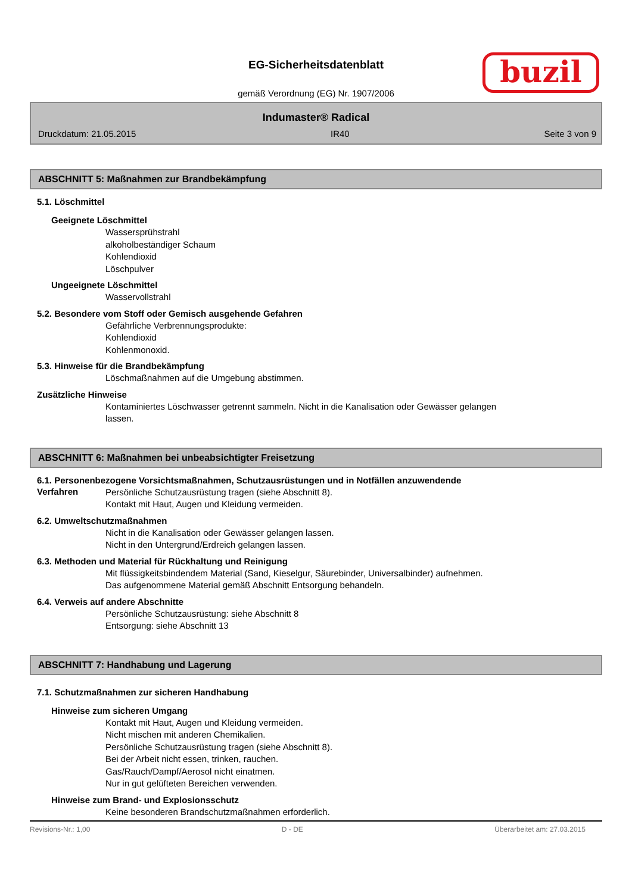EG-Sicherheitsdatenblatt
gemäß Verordnung (EG) Nr. 1907/2006
buzil
Indumaster® Radical
Druckdatum: 21.05.2015 IR40 Seite 3 von 9
ABSCHNITT 5: Maßnahmen zur Brandbekämpfung
5.1. Löschmittel
Geeignete Löschmittel
Wassersprühstrahl
alkoholbeständiger Schaum
Kohlendioxid
Löschpulver
Ungeeignete Löschmittel
Wasservollstrahl
5.2. Besondere vom Stoff oder Gemisch ausgehende Gefahren
Gefährliche Verbrennungsprodukte:
Kohlendioxid
Kohlenmonoxid.
5.3. Hinweise für die Brandbekämpfung
Löschmaßnahmen auf die Umgebung abstimmen.
Zusätzliche Hinweise
Kontaminiertes Löschwasser getrennt sammeln. Nicht in die Kanalisation oder Gewässer gelangen
lassen.
ABSCHNITT 6: Maßnahmen bei unbeabsichtigter Freisetzung
6.1. Personenbezogene Vorsichtsmaßnahmen, Schutzausrüstungen und in Notfällen anzuwendende
Verfahren
Persönliche Schutzausrüstung tragen (siehe Abschnitt 8).
Kontakt mit Haut, Augen und Kleidung vermeiden.
6.2. Umweltschutzmaßnahmen
Nicht in die Kanalisation oder Gewässer gelangen lassen.
Nicht in den Untergrund/Erdreich gelangen lassen.
6.3. Methoden und Material für Rückhaltung und Reinigung
Mit flüssigkeitsbindendem Material (Sand, Kieselgur, Säurebinder, Universalbinder) aufnehmen.
Das aufgenommene Material gemäß Abschnitt Entsorgung behandeln.
6.4. Verweis auf andere Abschnitte
Persönliche Schutzausrüstung: siehe Abschnitt 8
Entsorgung: siehe Abschnitt 13
ABSCHNITT 7: Handhabung und Lagerung
7.1. Schutzmaßnahmen zur sicheren Handhabung
Hinweise zum sicheren Umgang
Kontakt mit Haut, Augen und Kleidung vermeiden.
Nicht mischen mit anderen Chemikalien.
Persönliche Schutzausrüstung tragen (siehe Abschnitt 8).
Bei der Arbeit nicht essen, trinken, rauchen.
Gas/Rauch/Dampf/Aerosol nicht einatmen.
Nur in gut gelüfteten Bereichen verwenden.
Hinweise zum Brand- und Explosionsschutz
Keine besonderen Brandschutzmaßnahmen erforderlich.
Revisions-Nr.: 1,00 D - DE Überarbeitet am: 27.03.2015